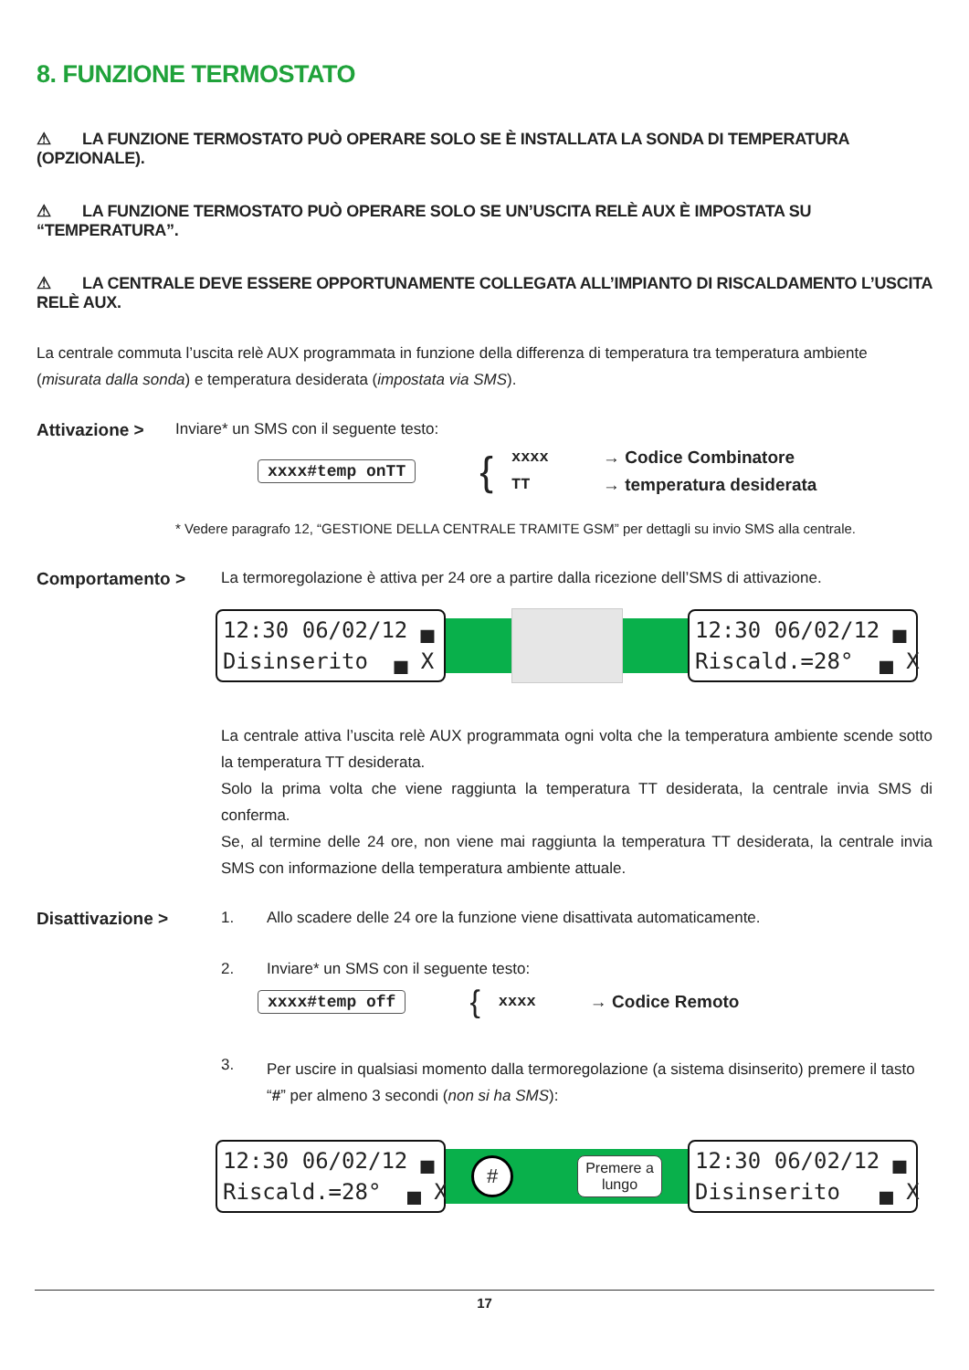8. FUNZIONE TERMOSTATO
⚠ LA FUNZIONE TERMOSTATO PUÒ OPERARE SOLO SE È INSTALLATA LA SONDA DI TEMPERATURA (OPZIONALE).
⚠ LA FUNZIONE TERMOSTATO PUÒ OPERARE SOLO SE UN’USCITA RELÈ AUX È IMPOSTATA SU “TEMPERATURA”.
⚠ LA CENTRALE DEVE ESSERE OPPORTUNAMENTE COLLEGATA ALL’IMPIANTO DI RISCALDAMENTO L’USCITA RELÈ AUX.
La centrale commuta l’uscita relè AUX programmata in funzione della differenza di temperatura tra temperatura ambiente (misurata dalla sonda) e temperatura desiderata (impostata via SMS).
Attivazione > Inviare* un SMS con il seguente testo:
xxxx#temp onTT
{
xxxx
TT
→ Codice Combinatore
→ temperatura desiderata
* Vedere paragrafo 12, “GESTIONE DELLA CENTRALE TRAMITE GSM” per dettagli su invio SMS alla centrale.
Comportamento > La termoregolazione è attiva per 24 ore a partire dalla ricezione dell’SMS di attivazione.
12:30 06/02/12 ▄ Disinserito ▄ X
12:30 06/02/12 ▄ Riscald.=28° ▄ X
La centrale attiva l’uscita relè AUX programmata ogni volta che la temperatura ambiente scende sotto la temperatura TT desiderata.
Solo la prima volta che viene raggiunta la temperatura TT desiderata, la centrale invia SMS di conferma.
Se, al termine delle 24 ore, non viene mai raggiunta la temperatura TT desiderata, la centrale invia SMS con informazione della temperatura ambiente attuale.
Disattivazione > 1. Allo scadere delle 24 ore la funzione viene disattivata automaticamente.
2. Inviare* un SMS con il seguente testo:
xxxx#temp off
{
xxxx → Codice Remoto
3.
Per uscire in qualsiasi momento dalla termoregolazione (a sistema disinserito) premere il tasto “#” per almeno 3 secondi (non si ha SMS):
12:30 06/02/12 ▄ Riscald.=28° ▄ X
#
Premere a
lungo
12:30 06/02/12 ▄ Disinserito ▄ X
17